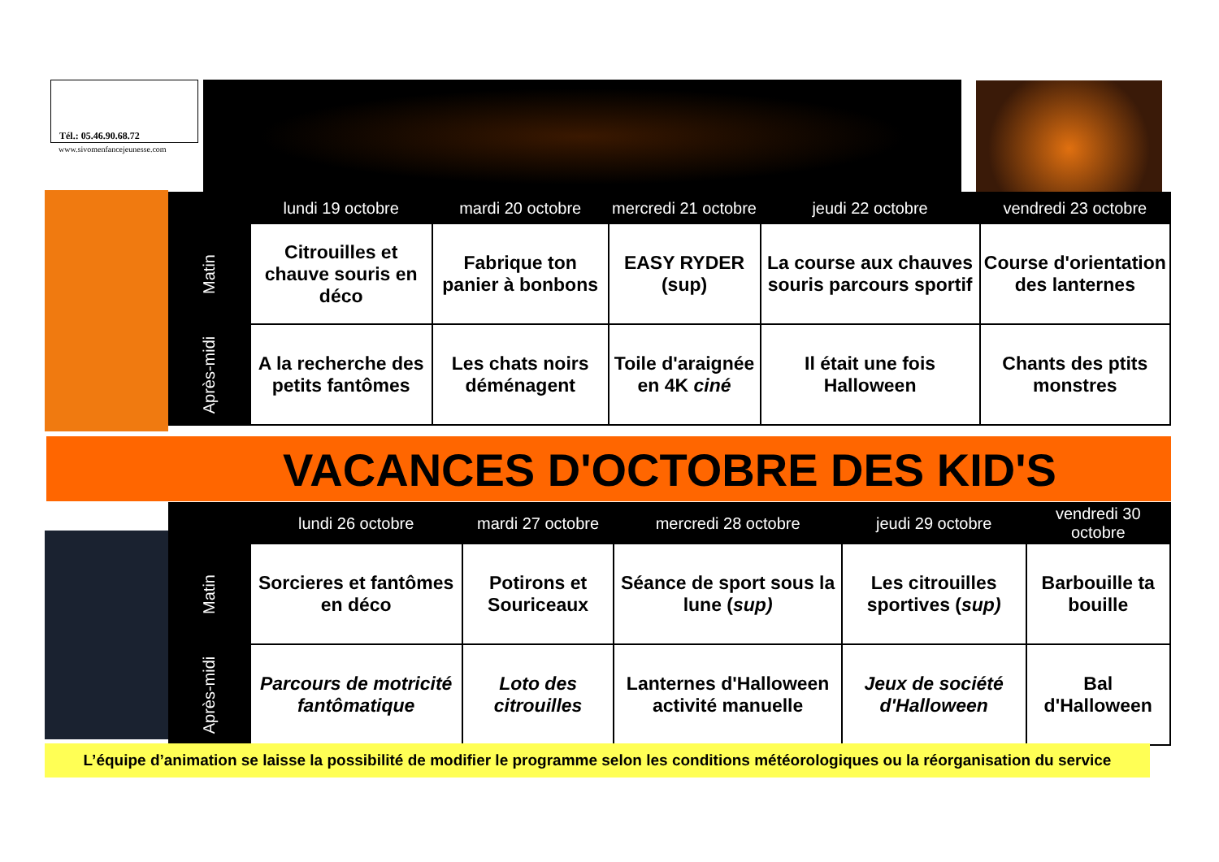Tél.: 05.46.90.68.72
www.sivomenfancejeunesse.com
| | lundi 19 octobre | mardi 20 octobre | mercredi 21 octobre | jeudi 22 octobre | vendredi 23 octobre |
| --- | --- | --- | --- | --- | --- |
| Matin | Citrouilles et chauve souris en déco | Fabrique ton panier à bonbons | EASY RYDER (sup) | La course aux chauves souris parcours sportif | Course d'orientation des lanternes |
| Après-midi | A la recherche des petits fantômes | Les chats noirs déménagent | Toile d'araignée en 4K ciné | Il était une fois Halloween | Chants des ptits monstres |
VACANCES D'OCTOBRE DES KID'S
| | lundi 26 octobre | mardi 27 octobre | mercredi 28 octobre | jeudi 29 octobre | vendredi 30 octobre |
| --- | --- | --- | --- | --- | --- |
| Matin | Sorcieres et fantômes en déco | Potirons et Souriceaux | Séance de sport sous la lune ( sup) | Les citrouilles sportives ( sup) | Barbouille ta bouille |
| Après-midi | Parcours de motricité fantômatique | Loto des citrouilles | Lanternes d'Halloween activité manuelle | Jeux de société d'Halloween | Bal d'Halloween |
L’équipe d’animation se laisse la possibilité de modifier le programme selon les conditions météorologiques ou la réorganisation du service